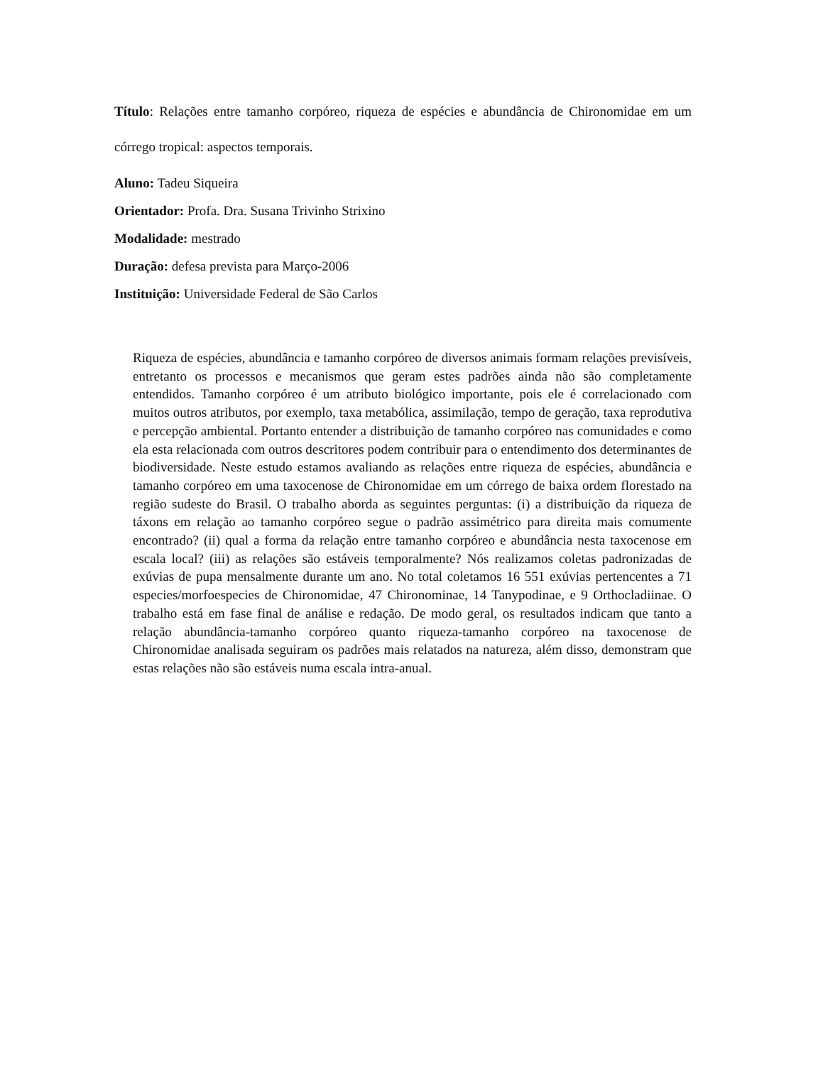Título: Relações entre tamanho corpóreo, riqueza de espécies e abundância de Chironomidae em um córrego tropical: aspectos temporais.
Aluno: Tadeu Siqueira
Orientador: Profa. Dra. Susana Trivinho Strixino
Modalidade: mestrado
Duração: defesa prevista para Março-2006
Instituição: Universidade Federal de São Carlos
Riqueza de espécies, abundância e tamanho corpóreo de diversos animais formam relações previsíveis, entretanto os processos e mecanismos que geram estes padrões ainda não são completamente entendidos. Tamanho corpóreo é um atributo biológico importante, pois ele é correlacionado com muitos outros atributos, por exemplo, taxa metabólica, assimilação, tempo de geração, taxa reprodutiva e percepção ambiental. Portanto entender a distribuição de tamanho corpóreo nas comunidades e como ela esta relacionada com outros descritores podem contribuir para o entendimento dos determinantes de biodiversidade. Neste estudo estamos avaliando as relações entre riqueza de espécies, abundância e tamanho corpóreo em uma taxocenose de Chironomidae em um córrego de baixa ordem florestado na região sudeste do Brasil. O trabalho aborda as seguintes perguntas: (i) a distribuição da riqueza de táxons em relação ao tamanho corpóreo segue o padrão assimétrico para direita mais comumente encontrado? (ii) qual a forma da relação entre tamanho corpóreo e abundância nesta taxocenose em escala local? (iii) as relações são estáveis temporalmente? Nós realizamos coletas padronizadas de exúvias de pupa mensalmente durante um ano. No total coletamos 16 551 exúvias pertencentes a 71 especies/morfoespecies de Chironomidae, 47 Chironominae, 14 Tanypodinae, e 9 Orthocladiinae. O trabalho está em fase final de análise e redação. De modo geral, os resultados indicam que tanto a relação abundância-tamanho corpóreo quanto riqueza-tamanho corpóreo na taxocenose de Chironomidae analisada seguiram os padrões mais relatados na natureza, além disso, demonstram que estas relações não são estáveis numa escala intra-anual.